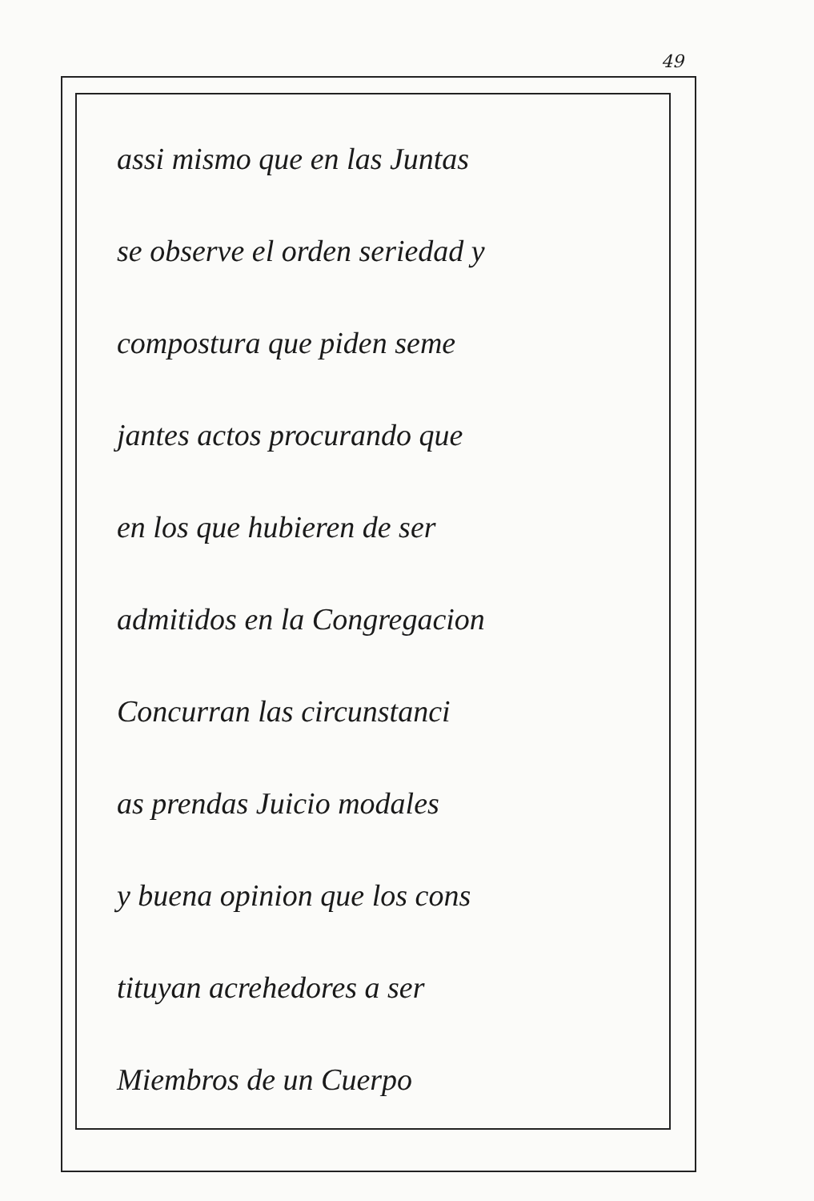49
assi mismo que en las Juntas
se observe el orden seriedad y
compostura que piden seme
jantes actos procurando que
en los que hubieren de ser
admitidos en la Congregacion
Concurran las circunstanci
as prendas Juicio modales
y buena opinion que los cons
tituyan acrehedores a ser
Miembros de un Cuerpo